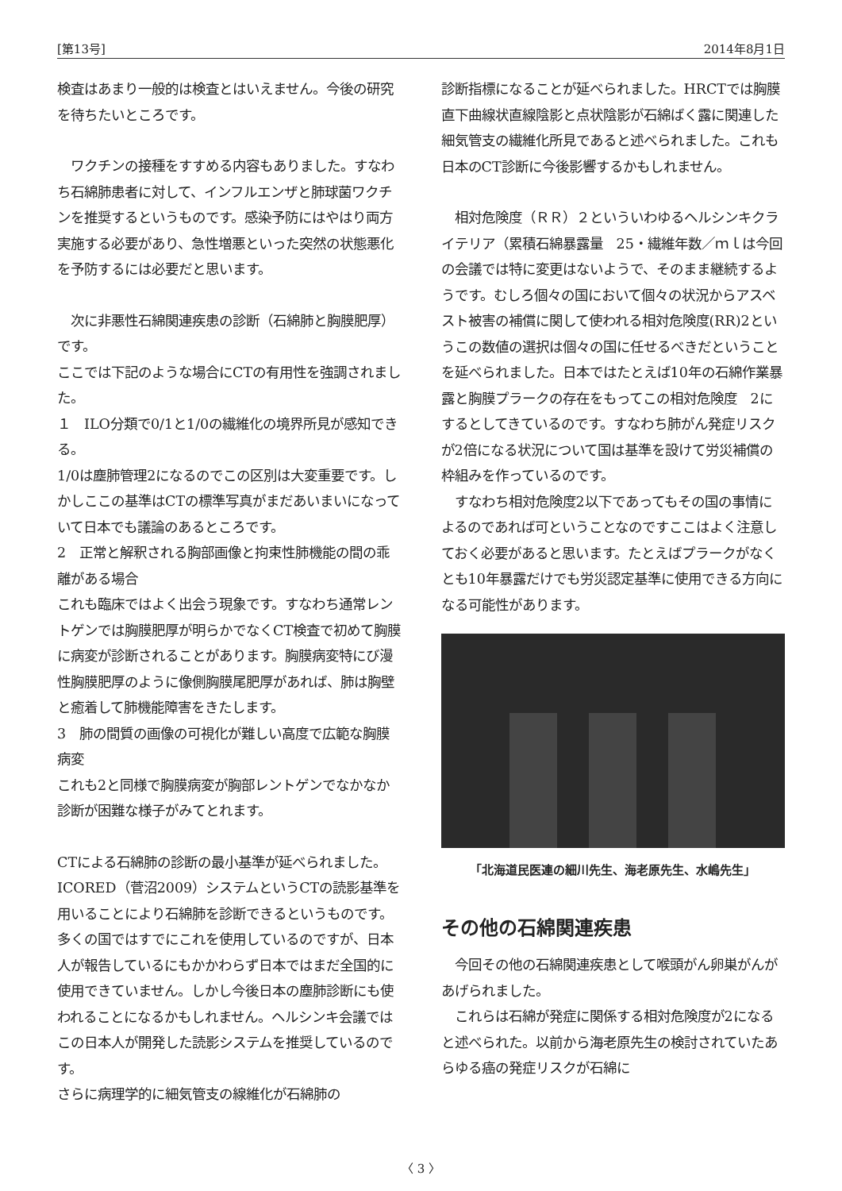[第13号] 2014年8月1日
検査はあまり一般的は検査とはいえません。今後の研究を待ちたいところです。
　ワクチンの接種をすすめる内容もありました。すなわち石綿肺患者に対して、インフルエンザと肺球菌ワクチンを推奨するというものです。感染予防にはやはり両方実施する必要があり、急性増悪といった突然の状態悪化を予防するには必要だと思います。
　次に非悪性石綿関連疾患の診断（石綿肺と胸膜肥厚）です。
ここでは下記のような場合にCTの有用性を強調されました。
１　ILO分類で0/1と1/0の繊維化の境界所見が感知できる。
1/0は塵肺管理2になるのでこの区別は大変重要です。しかしここの基準はCTの標準写真がまだあいまいになっていて日本でも議論のあるところです。
2　正常と解釈される胸部画像と拘束性肺機能の間の乖離がある場合
これも臨床ではよく出会う現象です。すなわち通常レントゲンでは胸膜肥厚が明らかでなくCT検査で初めて胸膜に病変が診断されることがあります。胸膜病変特にび漫性胸膜肥厚のように像側胸膜尾肥厚があれば、肺は胸壁と癒着して肺機能障害をきたします。
3　肺の間質の画像の可視化が難しい高度で広範な胸膜病変
これも2と同様で胸膜病変が胸部レントゲンでなかなか診断が困難な様子がみてとれます。
CTによる石綿肺の診断の最小基準が延べられました。
ICORED（菅沼2009）システムというCTの読影基準を用いることにより石綿肺を診断できるというものです。多くの国ではすでにこれを使用しているのですが、日本人が報告しているにもかかわらず日本ではまだ全国的に使用できていません。しかし今後日本の塵肺診断にも使われることになるかもしれません。ヘルシンキ会議ではこの日本人が開発した読影システムを推奨しているのです。
さらに病理学的に細気管支の線維化が石綿肺の
診断指標になることが延べられました。HRCTでは胸膜直下曲線状直線陰影と点状陰影が石綿ばく露に関連した細気管支の繊維化所見であると述べられました。これも日本のCT診断に今後影響するかもしれません。
　相対危険度（ＲＲ）２といういわゆるヘルシンキクライテリア（累積石綿暴露量　25・繊維年数／ｍｌは今回の会議では特に変更はないようで、そのまま継続するようです。むしろ個々の国において個々の状況からアスベスト被害の補償に関して使われる相対危険度(RR)2というこの数値の選択は個々の国に任せるべきだということを延べられました。日本ではたとえば10年の石綿作業暴露と胸膜プラークの存在をもってこの相対危険度　2にするとしてきているのです。すなわち肺がん発症リスクが2倍になる状況について国は基準を設けて労災補償の枠組みを作っているのです。
　すなわち相対危険度2以下であってもその国の事情によるのであれば可ということなのですここはよく注意しておく必要があると思います。たとえばプラークがなくとも10年暴露だけでも労災認定基準に使用できる方向になる可能性があります。
「北海道民医連の細川先生、海老原先生、水嶋先生」
その他の石綿関連疾患
　今回その他の石綿関連疾患として喉頭がん卵巣がんがあげられました。
　これらは石綿が発症に関係する相対危険度が2になると述べられた。以前から海老原先生の検討されていたあらゆる癌の発症リスクが石綿に
〈 3 〉